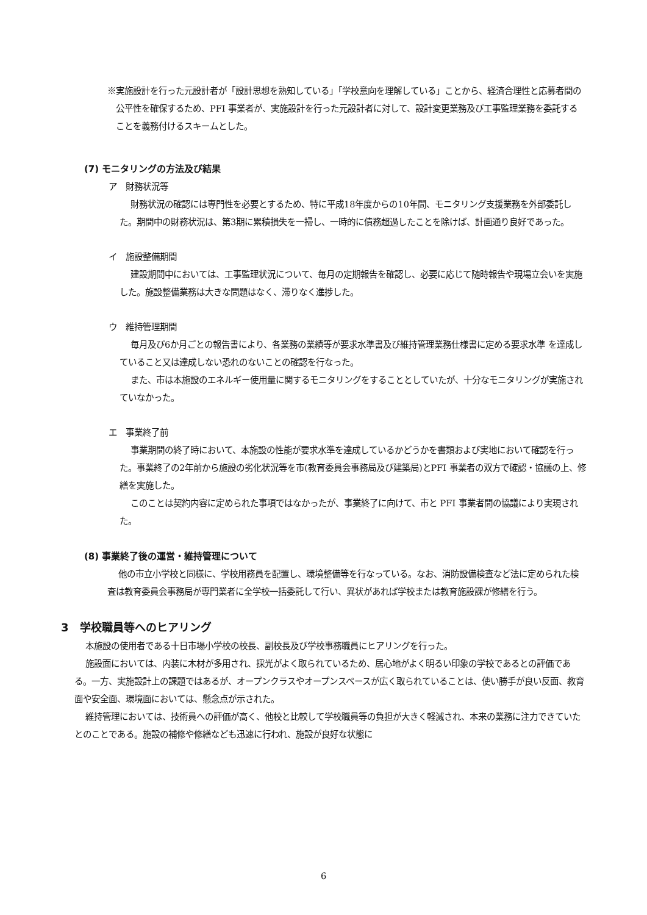※実施設計を行った元設計者が「設計思想を熟知している」「学校意向を理解している」ことから、経済合理性と応募者間の公平性を確保するため、PFI 事業者が、実施設計を行った元設計者に対して、設計変更業務及び工事監理業務を委託することを義務付けるスキームとした。
(7) モニタリングの方法及び結果
ア　財務状況等
財務状況の確認には専門性を必要とするため、特に平成18年度からの10年間、モニタリング支援業務を外部委託した。期間中の財務状況は、第3期に累積損失を一掃し、一時的に債務超過したことを除けば、計画通り良好であった。
イ　施設整備期間
建設期間中においては、工事監理状況について、毎月の定期報告を確認し、必要に応じて随時報告や現場立会いを実施した。施設整備業務は大きな問題はなく、滞りなく進捗した。
ウ　維持管理期間
毎月及び6か月ごとの報告書により、各業務の業績等が要求水準書及び維持管理業務仕様書に定める要求水準 を達成していること又は達成しない恐れのないことの確認を行なった。
また、市は本施設のエネルギー使用量に関するモニタリングをすることとしていたが、十分なモニタリングが実施されていなかった。
エ　事業終了前
事業期間の終了時において、本施設の性能が要求水準を達成しているかどうかを書類および実地において確認を行った。事業終了の2年前から施設の劣化状況等を市(教育委員会事務局及び建築局)とPFI 事業者の双方で確認・協議の上、修繕を実施した。
このことは契約内容に定められた事項ではなかったが、事業終了に向けて、市と PFI 事業者間の協議により実現された。
(8) 事業終了後の運営・維持管理について
他の市立小学校と同様に、学校用務員を配置し、環境整備等を行なっている。なお、消防設備検査など法に定められた検査は教育委員会事務局が専門業者に全学校一括委託して行い、異状があれば学校または教育施設課が修繕を行う。
3　学校職員等へのヒアリング
本施設の使用者である十日市場小学校の校長、副校長及び学校事務職員にヒアリングを行った。
施設面においては、内装に木材が多用され、採光がよく取られているため、居心地がよく明るい印象の学校であるとの評価である。一方、実施設計上の課題ではあるが、オープンクラスやオープンスペースが広く取られていることは、使い勝手が良い反面、教育面や安全面、環境面においては、懸念点が示された。
維持管理においては、技術員への評価が高く、他校と比較して学校職員等の負担が大きく軽減され、本来の業務に注力できていたとのことである。施設の補修や修繕なども迅速に行われ、施設が良好な状態に
6